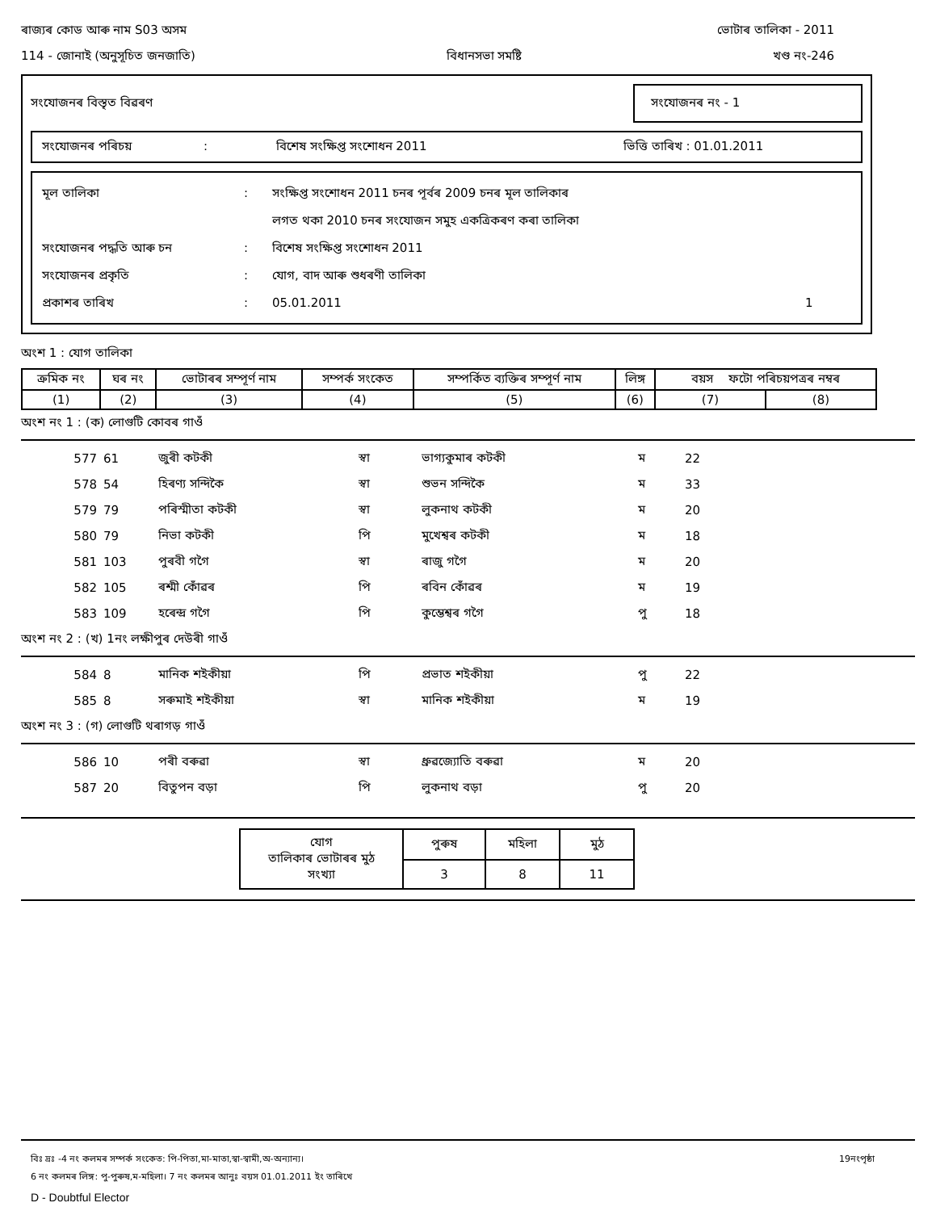ৰাজ্যৰ কোড আৰু নাম S03 অসম ভোটাৰ তালিকা - 2011
114 - জোনাই (অনুসূচিত জনজাতি) বিধানসভা সমষ্টি খণ্ড নং-246
সংযোজনৰ বিস্তৃত বিৱৰণ সংযোজনৰ নং - 1
সংযোজনৰ পৰিচয়: বিশেষ সংক্ষিপ্ত সংশোধন 2011 ভিত্তি তাৰিখ : 01.01.2011
মূল তালিকা: সংক্ষিপ্ত সংশোধন 2011 চনৰ পূৰ্বৰ 2009 চনৰ মূল তালিকাৰ
লগত থকা 2010 চনৰ সংযোজন সমুহ একত্ৰিকৰণ কৰা তালিকা
সংযোজনৰ পদ্ধতি আৰু চন: বিশেষ সংক্ষিপ্ত সংশোধন 2011
সংযোজনৰ প্ৰকৃতি: যোগ, বাদ আৰু শুধৰণী তালিকা
প্ৰকাশৰ তাৰিখ: 05.01.2011 1
অংশ 1 : যোগ তালিকা
| ক্ৰমিক নং | ঘৰ নং | ভোটাৰৰ সম্পূৰ্ণ নাম | সম্পৰ্ক সংকেত | সম্পৰ্কিত ব্যক্তিৰ সম্পূৰ্ণ নাম | লিঙ্গ | বয়স ফটো পৰিচয়পত্ৰৰ নম্বৰ | |
| (1) | (2) | (3) | (4) | (5) | (6) | (7) | (8) |
অংশ নং 1 : (ক) লোগুটি কোবৰ গাওঁ
| 577 | 61 | জুৰী কটকী | স্বা | ভাগ্যকুমাৰ কটকী | ম | 22 |
| 578 | 54 | হিৰণ্য সন্দিকৈ | স্বা | শুভন সন্দিকৈ | ম | 33 |
| 579 | 79 | পৰিস্মীতা কটকী | স্বা | লুকনাথ কটকী | ম | 20 |
| 580 | 79 | নিভা কটকী | পি | মুখেশ্বৰ কটকী | ম | 18 |
| 581 | 103 | পুৰবী গগৈ | স্বা | ৰাজু গগৈ | ম | 20 |
| 582 | 105 | ৰশ্মী কোঁৱৰ | পি | ৰবিন কোঁৱৰ | ম | 19 |
| 583 | 109 | হৰেন্দ্ৰ গগৈ | পি | কুম্ভেশ্বৰ গগৈ | পু | 18 |
অংশ নং 2 : (খ) 1নং লক্ষীপুৰ দেউৰী গাওঁ
| 584 | 8 | মানিক শইকীয়া | পি | প্ৰভাত শইকীয়া | পু | 22 |
| 585 | 8 | সৰুমাই শইকীয়া | স্বা | মানিক শইকীয়া | ম | 19 |
অংশ নং 3 : (গ) লোগুটি থৰাগড় গাওঁ
| 586 | 10 | পৰী বৰুৱা | স্বা | ধ্রুৱজ্যোতি বৰুৱা | ম | 20 |
| 587 | 20 | বিতুপন বড়া | পি | লুকনাথ বড়া | পু | 20 |
| যোগ তালিকাৰ ভোটাৰৰ মুঠ সংখ্যা | পুৰুষ | মহিলা | মুঠ |
| | 3 | 8 | 11 |
বিঃ দ্রঃ -4 নং কলমৰ সম্পৰ্ক সংকেত: পি-পিতা,মা-মাতা,স্বা-স্বামী,অ-অন্যান্য। 19নংপৃষ্ঠা
6 নং কলমৰ লিঙ্গ: পু-পুৰুষ,ম-মহিলা। 7 নং কলমৰ আনুঃ বয়স 01.01.2011 ইং তাৰিখে
D - Doubtful Elector